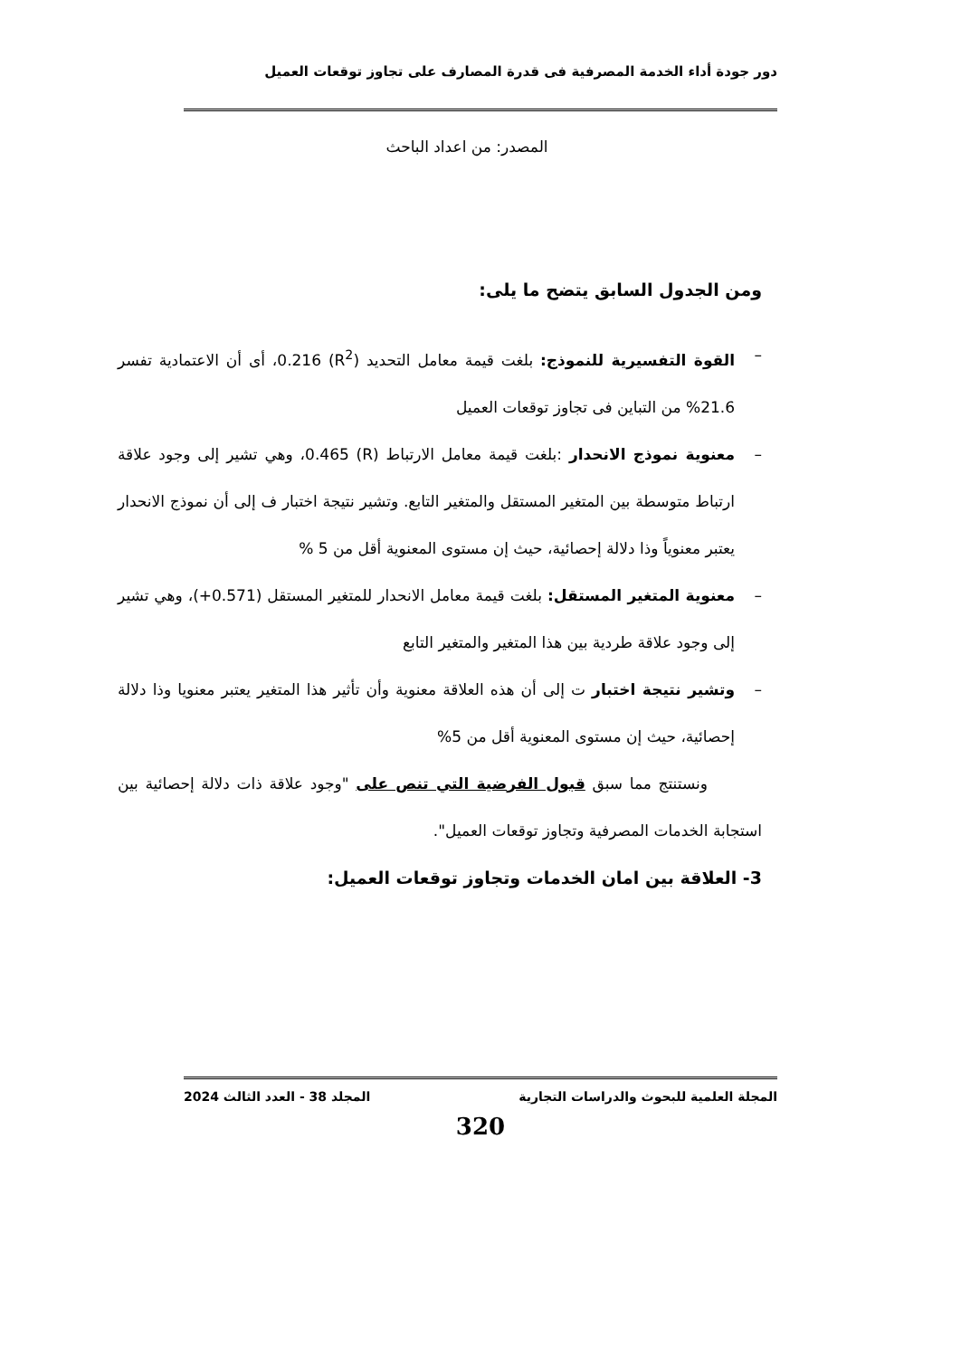دور جودة أداء الخدمة المصرفية فى قدرة المصارف على تجاوز توقعات العميل
المصدر: من اعداد الباحث
ومن الجدول السابق يتضح ما يلى:
– القوة التفسيرية للنموذج: بلغت قيمة معامل التحديد (R<sup>2</sup>) 0.216، أى أن الاعتمادية تفسر 21.6% من التباين فى تجاوز توقعات العميل
– معنوية نموذج الانحدار :بلغت قيمة معامل الارتباط (R) 0.465، وهي تشير إلى وجود علاقة ارتباط متوسطة بين المتغير المستقل والمتغير التابع. وتشير نتيجة اختبار ف إلى أن نموذج الانحدار يعتبر معنوياً وذا دلالة إحصائية، حيث إن مستوى المعنوية أقل من 5 %
– معنوية المتغير المستقل: بلغت قيمة معامل الانحدار للمتغير المستقل (0.571+)، وهي تشير إلى وجود علاقة طردية بين هذا المتغير والمتغير التابع
– وتشير نتيجة اختبار ت إلى أن هذه العلاقة معنوية وأن تأثير هذا المتغير يعتبر معنويا وذا دلالة إحصائية، حيث إن مستوى المعنوية أقل من 5%
ونستنتج مما سبق قبول الفرضية التي تنص على "وجود علاقة ذات دلالة إحصائية بين استجابة الخدمات المصرفية وتجاوز توقعات العميل".
3- العلاقة بين امان الخدمات وتجاوز توقعات العميل:
المجلة العلمية للبحوث والدراسات التجارية المجلد 38 - العدد الثالث 2024
320